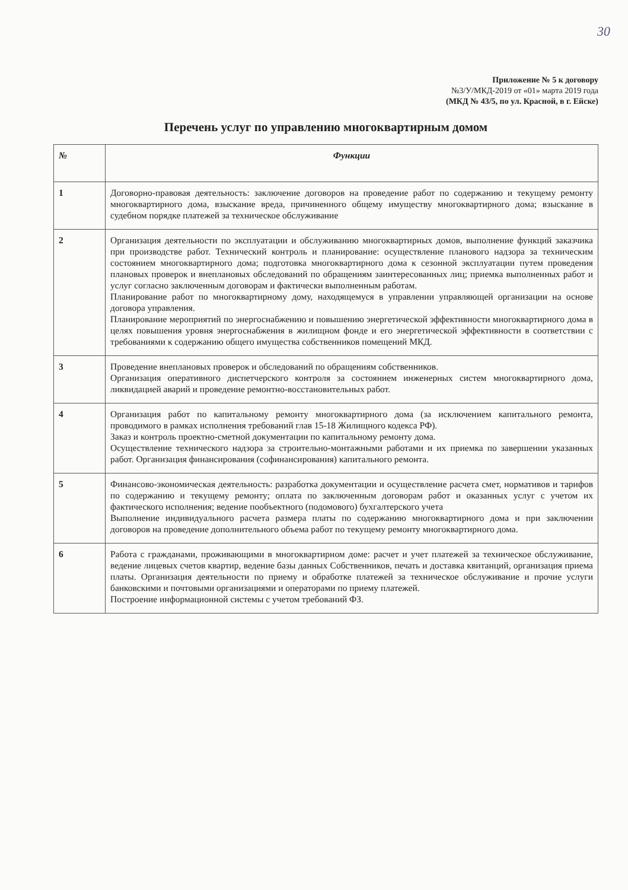30
Приложение № 5 к договору
№3/У/МКД-2019 от «01» марта 2019 года
(МКД № 43/5, по ул. Красной, в г. Ейске)
Перечень услуг по управлению многоквартирным домом
| № | Функции |
| --- | --- |
| 1 | Договорно-правовая деятельность: заключение договоров на проведение работ по содержанию и текущему ремонту многоквартирного дома, взыскание вреда, причиненного общему имуществу многоквартирного дома; взыскание в судебном порядке платежей за техническое обслуживание |
| 2 | Организация деятельности по эксплуатации и обслуживанию многоквартирных домов, выполнение функций заказчика при производстве работ. Технический контроль и планирование: осуществление планового надзора за техническим состоянием многоквартирного дома; подготовка многоквартирного дома к сезонной эксплуатации путем проведения плановых проверок и внеплановых обследований по обращениям заинтересованных лиц; приемка выполненных работ и услуг согласно заключенным договорам и фактически выполненным работам. Планирование работ по многоквартирному дому, находящемуся в управлении управляющей организации на основе договора управления. Планирование мероприятий по энергоснабжению и повышению энергетической эффективности многоквартирного дома в целях повышения уровня энергоснабжения в жилищном фонде и его энергетической эффективности в соответствии с требованиями к содержанию общего имущества собственников помещений МКД. |
| 3 | Проведение внеплановых проверок и обследований по обращениям собственников. Организация оперативного диспетчерского контроля за состоянием инженерных систем многоквартирного дома, ликвидацией аварий и проведение ремонтно-восстановительных работ. |
| 4 | Организация работ по капитальному ремонту многоквартирного дома (за исключением капитального ремонта, проводимого в рамках исполнения требований глав 15-18 Жилищного кодекса РФ). Заказ и контроль проектно-сметной документации по капитальному ремонту дома. Осуществление технического надзора за строительно-монтажными работами и их приемка по завершении указанных работ. Организация финансирования (софинансирования) капитального ремонта. |
| 5 | Финансово-экономическая деятельность: разработка документации и осуществление расчета смет, нормативов и тарифов по содержанию и текущему ремонту; оплата по заключенным договорам работ и оказанных услуг с учетом их фактического исполнения; ведение пообъектного (подомового) бухгалтерского учета Выполнение индивидуального расчета размера платы по содержанию многоквартирного дома и при заключении договоров на проведение дополнительного объема работ по текущему ремонту многоквартирного дома. |
| 6 | Работа с гражданами, проживающими в многоквартирном доме: расчет и учет платежей за техническое обслуживание, ведение лицевых счетов квартир, ведение базы данных Собственников, печать и доставка квитанций, организация приема платы. Организация деятельности по приему и обработке платежей за техническое обслуживание и прочие услуги банковскими и почтовыми организациями и операторами по приему платежей. Построение информационной системы с учетом требований ФЗ. |